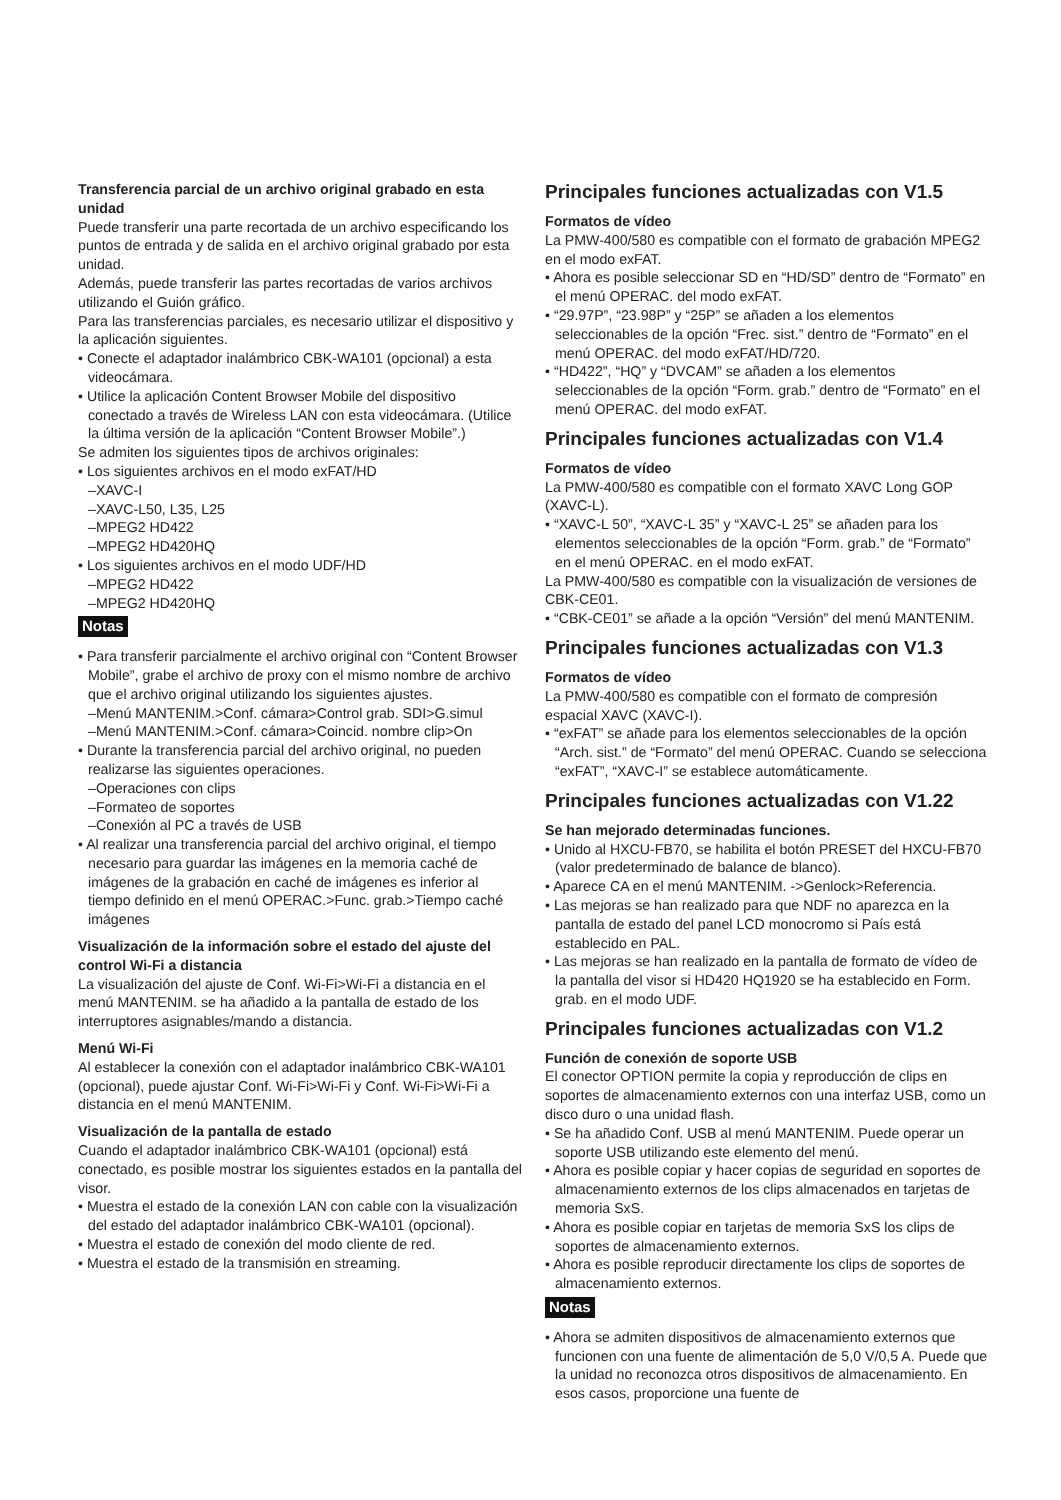Transferencia parcial de un archivo original grabado en esta unidad
Puede transferir una parte recortada de un archivo especificando los puntos de entrada y de salida en el archivo original grabado por esta unidad.
Además, puede transferir las partes recortadas de varios archivos utilizando el Guión gráfico.
Para las transferencias parciales, es necesario utilizar el dispositivo y la aplicación siguientes.
• Conecte el adaptador inalámbrico CBK-WA101 (opcional) a esta videocámara.
• Utilice la aplicación Content Browser Mobile del dispositivo conectado a través de Wireless LAN con esta videocámara. (Utilice la última versión de la aplicación “Content Browser Mobile”.)
Se admiten los siguientes tipos de archivos originales:
• Los siguientes archivos en el modo exFAT/HD
–XAVC-I
–XAVC-L50, L35, L25
–MPEG2 HD422
–MPEG2 HD420HQ
• Los siguientes archivos en el modo UDF/HD
–MPEG2 HD422
–MPEG2 HD420HQ
Notas
• Para transferir parcialmente el archivo original con “Content Browser Mobile”, grabe el archivo de proxy con el mismo nombre de archivo que el archivo original utilizando los siguientes ajustes.
–Menú MANTENIM.>Conf. cámara>Control grab. SDI>G.simul
–Menú MANTENIM.>Conf. cámara>Coincid. nombre clip>On
• Durante la transferencia parcial del archivo original, no pueden realizarse las siguientes operaciones.
–Operaciones con clips
–Formateo de soportes
–Conexión al PC a través de USB
• Al realizar una transferencia parcial del archivo original, el tiempo necesario para guardar las imágenes en la memoria caché de imágenes de la grabación en caché de imágenes es inferior al tiempo definido en el menú OPERAC.>Func. grab.>Tiempo caché imágenes
Visualización de la información sobre el estado del ajuste del control Wi-Fi a distancia
La visualización del ajuste de Conf. Wi-Fi>Wi-Fi a distancia en el menú MANTENIM. se ha añadido a la pantalla de estado de los interruptores asignables/mando a distancia.
Menú Wi-Fi
Al establecer la conexión con el adaptador inalámbrico CBK-WA101 (opcional), puede ajustar Conf. Wi-Fi>Wi-Fi y Conf. Wi-Fi>Wi-Fi a distancia en el menú MANTENIM.
Visualización de la pantalla de estado
Cuando el adaptador inalámbrico CBK-WA101 (opcional) está conectado, es posible mostrar los siguientes estados en la pantalla del visor.
• Muestra el estado de la conexión LAN con cable con la visualización del estado del adaptador inalámbrico CBK-WA101 (opcional).
• Muestra el estado de conexión del modo cliente de red.
• Muestra el estado de la transmisión en streaming.
Principales funciones actualizadas con V1.5
Formatos de vídeo
La PMW-400/580 es compatible con el formato de grabación MPEG2 en el modo exFAT.
• Ahora es posible seleccionar SD en “HD/SD” dentro de “Formato” en el menú OPERAC. del modo exFAT.
• “29.97P”, “23.98P” y “25P” se añaden a los elementos seleccionables de la opción “Frec. sist.” dentro de “Formato” en el menú OPERAC. del modo exFAT/HD/720.
• “HD422”, “HQ” y “DVCAM” se añaden a los elementos seleccionables de la opción “Form. grab.” dentro de “Formato” en el menú OPERAC. del modo exFAT.
Principales funciones actualizadas con V1.4
Formatos de vídeo
La PMW-400/580 es compatible con el formato XAVC Long GOP (XAVC-L).
• “XAVC-L 50”, “XAVC-L 35” y “XAVC-L 25” se añaden para los elementos seleccionables de la opción “Form. grab.” de “Formato” en el menú OPERAC. en el modo exFAT.
La PMW-400/580 es compatible con la visualización de versiones de CBK-CE01.
• “CBK-CE01” se añade a la opción “Versión” del menú MANTENIM.
Principales funciones actualizadas con V1.3
Formatos de vídeo
La PMW-400/580 es compatible con el formato de compresión espacial XAVC (XAVC-I).
• “exFAT” se añade para los elementos seleccionables de la opción “Arch. sist.” de “Formato” del menú OPERAC. Cuando se selecciona “exFAT”, “XAVC-I” se establece automáticamente.
Principales funciones actualizadas con V1.22
Se han mejorado determinadas funciones.
• Unido al HXCU-FB70, se habilita el botón PRESET del HXCU-FB70 (valor predeterminado de balance de blanco).
• Aparece CA en el menú MANTENIM. ->Genlock>Referencia.
• Las mejoras se han realizado para que NDF no aparezca en la pantalla de estado del panel LCD monocromo si País está establecido en PAL.
• Las mejoras se han realizado en la pantalla de formato de vídeo de la pantalla del visor si HD420 HQ1920 se ha establecido en Form. grab. en el modo UDF.
Principales funciones actualizadas con V1.2
Función de conexión de soporte USB
El conector OPTION permite la copia y reproducción de clips en soportes de almacenamiento externos con una interfaz USB, como un disco duro o una unidad flash.
• Se ha añadido Conf. USB al menú MANTENIM. Puede operar un soporte USB utilizando este elemento del menú.
• Ahora es posible copiar y hacer copias de seguridad en soportes de almacenamiento externos de los clips almacenados en tarjetas de memoria SxS.
• Ahora es posible copiar en tarjetas de memoria SxS los clips de soportes de almacenamiento externos.
• Ahora es posible reproducir directamente los clips de soportes de almacenamiento externos.
Notas
• Ahora se admiten dispositivos de almacenamiento externos que funcionen con una fuente de alimentación de 5,0 V/0,5 A. Puede que la unidad no reconozca otros dispositivos de almacenamiento. En esos casos, proporcione una fuente de